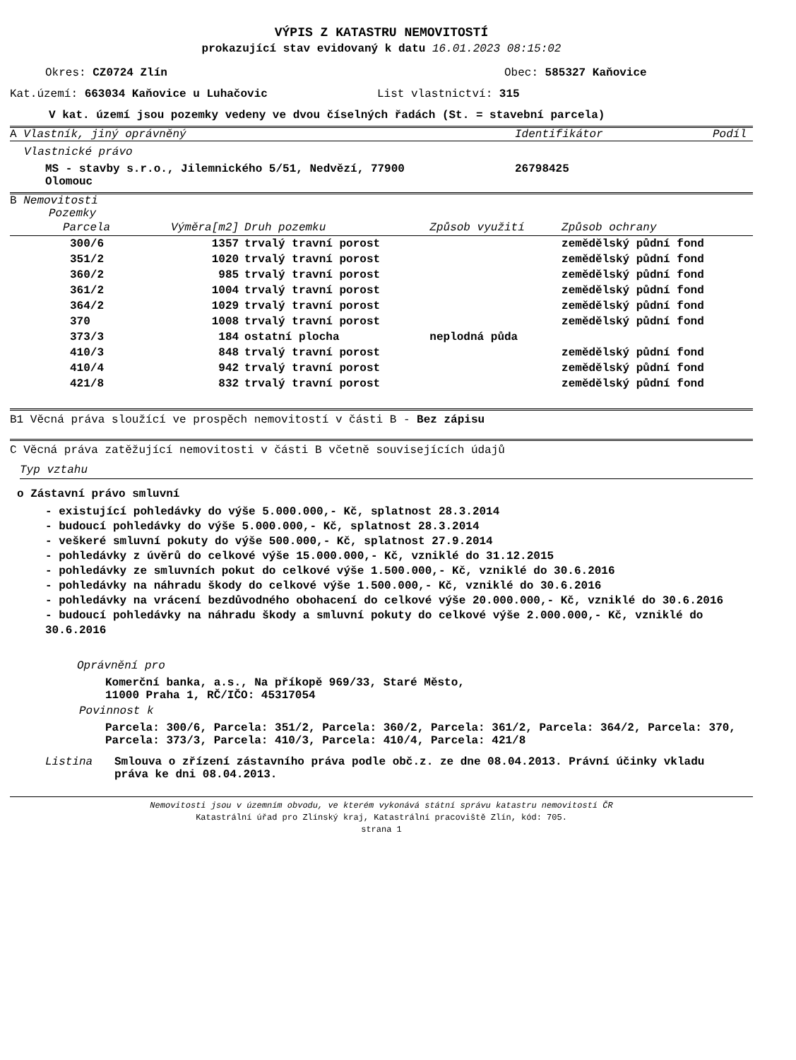VÝPIS Z KATASTRU NEMOVITOSTÍ
prokazující stav evidovaný k datu 16.01.2023 08:15:02
Okres: CZ0724 Zlín Obec: 585327 Kaňovice
Kat.území: 663034 Kaňovice u Luhačovic List vlastnictví: 315
V kat. území jsou pozemky vedeny ve dvou číselných řadách (St. = stavební parcela)
A Vlastník, jiný oprávněný Identifikátor Podíl
Vlastnické právo
MS - stavby s.r.o., Jilemnického 5/51, Nedvězí, 77900
Olomouc 26798425
B Nemovitosti
Pozemky
| Parcela | Výměra[m2] | Druh pozemku | Způsob využití | Způsob ochrany |
| --- | --- | --- | --- | --- |
| 300/6 | 1357 | trvalý travní porost | | zemědělský půdní fond |
| 351/2 | 1020 | trvalý travní porost | | zemědělský půdní fond |
| 360/2 | 985 | trvalý travní porost | | zemědělský půdní fond |
| 361/2 | 1004 | trvalý travní porost | | zemědělský půdní fond |
| 364/2 | 1029 | trvalý travní porost | | zemědělský půdní fond |
| 370 | 1008 | trvalý travní porost | | zemědělský půdní fond |
| 373/3 | 184 | ostatní plocha | neplodná půda | |
| 410/3 | 848 | trvalý travní porost | | zemědělský půdní fond |
| 410/4 | 942 | trvalý travní porost | | zemědělský půdní fond |
| 421/8 | 832 | trvalý travní porost | | zemědělský půdní fond |
B1 Věcná práva sloužící ve prospěch nemovitostí v části B - Bez zápisu
C Věcná práva zatěžující nemovitosti v části B včetně souvisejících údajů
Typ vztahu
o Zástavní právo smluvní
- existující pohledávky do výše 5.000.000,- Kč, splatnost 28.3.2014
- budoucí pohledávky do výše 5.000.000,- Kč, splatnost 28.3.2014
- veškeré smluvní pokuty do výše 500.000,- Kč, splatnost 27.9.2014
- pohledávky z úvěrů do celkové výše 15.000.000,- Kč, vzniklé do 31.12.2015
- pohledávky ze smluvních pokut do celkové výše 1.500.000,- Kč, vzniklé do 30.6.2016
- pohledávky na náhradu škody do celkové výše 1.500.000,- Kč, vzniklé do 30.6.2016
- pohledávky na vrácení bezdůvodného obohacení do celkové výše 20.000.000,- Kč, vzniklé do 30.6.2016
- budoucí pohledávky na náhradu škody a smluvní pokuty do celkové výše 2.000.000,- Kč, vzniklé do 30.6.2016
Oprávnění pro
Komerční banka, a.s., Na příkopě 969/33, Staré Město,
11000 Praha 1, RČ/IČO: 45317054
Povinnost k
Parcela: 300/6, Parcela: 351/2, Parcela: 360/2, Parcela: 361/2, Parcela: 364/2, Parcela: 370, Parcela: 373/3, Parcela: 410/3, Parcela: 410/4, Parcela: 421/8
Listina Smlouva o zřízení zástavního práva podle obč.z. ze dne 08.04.2013. Právní účinky vkladu práva ke dni 08.04.2013.
Nemovitosti jsou v územním obvodu, ve kterém vykonává státní správu katastru nemovitostí ČR
Katastrální úřad pro Zlínský kraj, Katastrální pracoviště Zlín, kód: 705.
strana 1